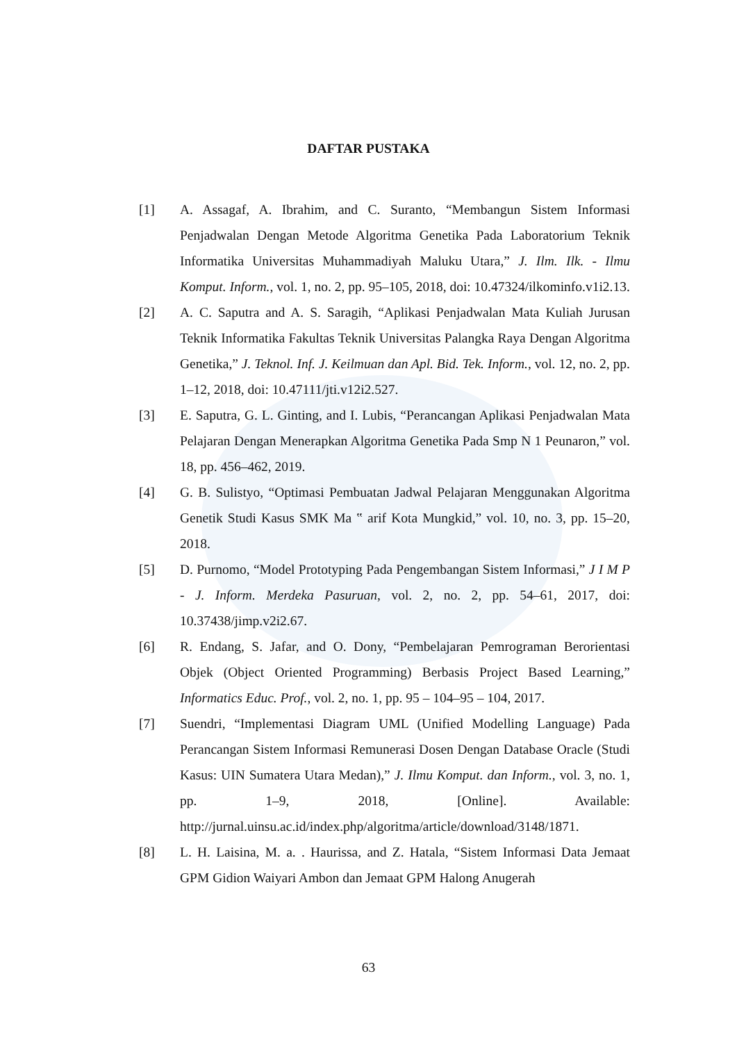DAFTAR PUSTAKA
[1] A. Assagaf, A. Ibrahim, and C. Suranto, “Membangun Sistem Informasi Penjadwalan Dengan Metode Algoritma Genetika Pada Laboratorium Teknik Informatika Universitas Muhammadiyah Maluku Utara,” J. Ilm. Ilk. - Ilmu Komput. Inform., vol. 1, no. 2, pp. 95–105, 2018, doi: 10.47324/ilkominfo.v1i2.13.
[2] A. C. Saputra and A. S. Saragih, “Aplikasi Penjadwalan Mata Kuliah Jurusan Teknik Informatika Fakultas Teknik Universitas Palangka Raya Dengan Algoritma Genetika,” J. Teknol. Inf. J. Keilmuan dan Apl. Bid. Tek. Inform., vol. 12, no. 2, pp. 1–12, 2018, doi: 10.47111/jti.v12i2.527.
[3] E. Saputra, G. L. Ginting, and I. Lubis, “Perancangan Aplikasi Penjadwalan Mata Pelajaran Dengan Menerapkan Algoritma Genetika Pada Smp N 1 Peunaron,” vol. 18, pp. 456–462, 2019.
[4] G. B. Sulistyo, “Optimasi Pembuatan Jadwal Pelajaran Menggunakan Algoritma Genetik Studi Kasus SMK Ma ‟ arif Kota Mungkid,” vol. 10, no. 3, pp. 15–20, 2018.
[5] D. Purnomo, “Model Prototyping Pada Pengembangan Sistem Informasi,” J I M P - J. Inform. Merdeka Pasuruan, vol. 2, no. 2, pp. 54–61, 2017, doi: 10.37438/jimp.v2i2.67.
[6] R. Endang, S. Jafar, and O. Dony, “Pembelajaran Pemrograman Berorientasi Objek (Object Oriented Programming) Berbasis Project Based Learning,” Informatics Educ. Prof., vol. 2, no. 1, pp. 95 – 104–95 – 104, 2017.
[7] Suendri, “Implementasi Diagram UML (Unified Modelling Language) Pada Perancangan Sistem Informasi Remunerasi Dosen Dengan Database Oracle (Studi Kasus: UIN Sumatera Utara Medan),” J. Ilmu Komput. dan Inform., vol. 3, no. 1, pp. 1–9, 2018, [Online]. Available: http://jurnal.uinsu.ac.id/index.php/algoritma/article/download/3148/1871.
[8] L. H. Laisina, M. a. . Haurissa, and Z. Hatala, “Sistem Informasi Data Jemaat GPM Gidion Waiyari Ambon dan Jemaat GPM Halong Anugerah
63